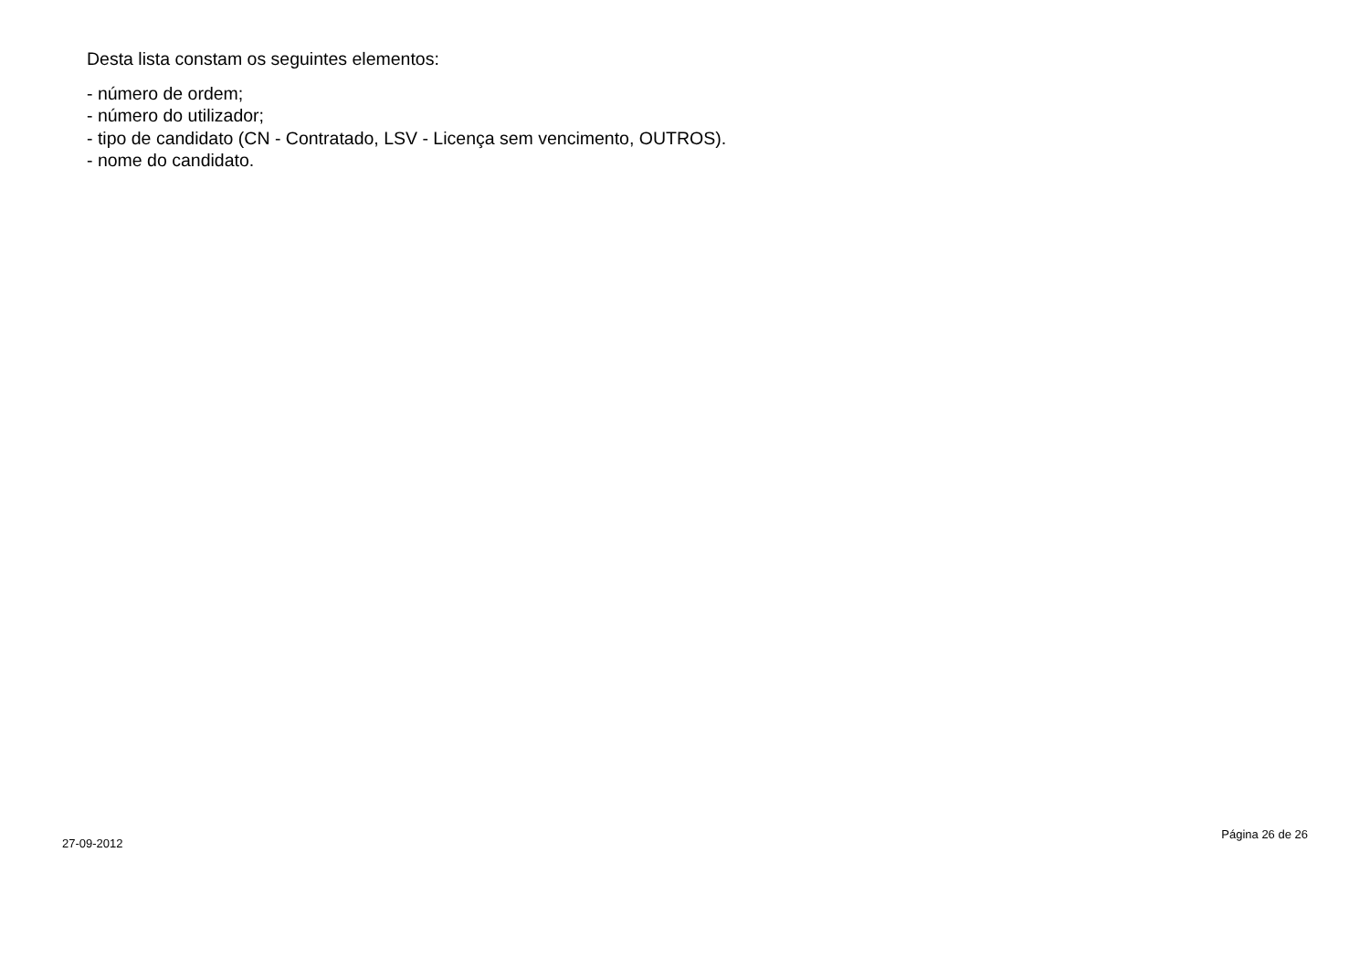Desta lista constam os seguintes elementos:
- número de ordem;
- número do utilizador;
- tipo de candidato (CN - Contratado, LSV - Licença sem vencimento, OUTROS).
- nome do candidato.
27-09-2012 Página 26 de 26